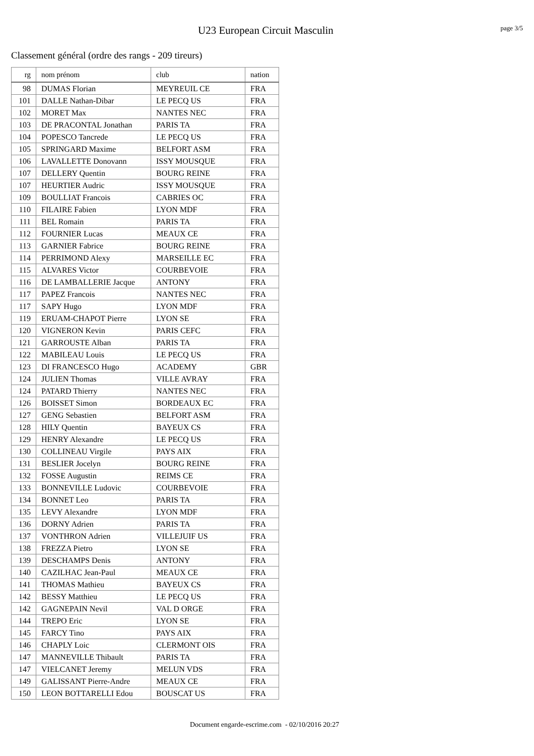U23 European Circuit Masculin page 3/5
Classement général (ordre des rangs - 209 tireurs)
| rg | nom prénom | club | nation |
| --- | --- | --- | --- |
| 98 | DUMAS Florian | MEYREUIL CE | FRA |
| 101 | DALLE Nathan-Dibar | LE PECQ US | FRA |
| 102 | MORET Max | NANTES NEC | FRA |
| 103 | DE PRACONTAL Jonathan | PARIS TA | FRA |
| 104 | POPESCO Tancrede | LE PECQ US | FRA |
| 105 | SPRINGARD Maxime | BELFORT ASM | FRA |
| 106 | LAVALLETTE Donovann | ISSY MOUSQUE | FRA |
| 107 | DELLERY Quentin | BOURG REINE | FRA |
| 107 | HEURTIER Audric | ISSY MOUSQUE | FRA |
| 109 | BOULLIAT Francois | CABRIES OC | FRA |
| 110 | FILAIRE Fabien | LYON MDF | FRA |
| 111 | BEL Romain | PARIS TA | FRA |
| 112 | FOURNIER Lucas | MEAUX CE | FRA |
| 113 | GARNIER Fabrice | BOURG REINE | FRA |
| 114 | PERRIMOND Alexy | MARSEILLE EC | FRA |
| 115 | ALVARES Victor | COURBEVOIE | FRA |
| 116 | DE LAMBALLERIE Jacque | ANTONY | FRA |
| 117 | PAPEZ Francois | NANTES NEC | FRA |
| 117 | SAPY Hugo | LYON MDF | FRA |
| 119 | ERUAM-CHAPOT Pierre | LYON SE | FRA |
| 120 | VIGNERON Kevin | PARIS CEFC | FRA |
| 121 | GARROUSTE Alban | PARIS TA | FRA |
| 122 | MABILEAU Louis | LE PECQ US | FRA |
| 123 | DI FRANCESCO Hugo | ACADEMY | GBR |
| 124 | JULIEN Thomas | VILLE AVRAY | FRA |
| 124 | PATARD Thierry | NANTES NEC | FRA |
| 126 | BOISSET Simon | BORDEAUX EC | FRA |
| 127 | GENG Sebastien | BELFORT ASM | FRA |
| 128 | HILY Quentin | BAYEUX CS | FRA |
| 129 | HENRY Alexandre | LE PECQ US | FRA |
| 130 | COLLINEAU Virgile | PAYS AIX | FRA |
| 131 | BESLIER Jocelyn | BOURG REINE | FRA |
| 132 | FOSSE Augustin | REIMS CE | FRA |
| 133 | BONNEVILLE Ludovic | COURBEVOIE | FRA |
| 134 | BONNET Leo | PARIS TA | FRA |
| 135 | LEVY Alexandre | LYON MDF | FRA |
| 136 | DORNY Adrien | PARIS TA | FRA |
| 137 | VONTHRON Adrien | VILLEJUIF US | FRA |
| 138 | FREZZA Pietro | LYON SE | FRA |
| 139 | DESCHAMPS Denis | ANTONY | FRA |
| 140 | CAZILHAC Jean-Paul | MEAUX CE | FRA |
| 141 | THOMAS Mathieu | BAYEUX CS | FRA |
| 142 | BESSY Matthieu | LE PECQ US | FRA |
| 142 | GAGNEPAIN Nevil | VAL D ORGE | FRA |
| 144 | TREPO Eric | LYON SE | FRA |
| 145 | FARCY Tino | PAYS AIX | FRA |
| 146 | CHAPLY Loic | CLERMONT OIS | FRA |
| 147 | MANNEVILLE Thibault | PARIS TA | FRA |
| 147 | VIELCANET Jeremy | MELUN VDS | FRA |
| 149 | GALISSANT Pierre-Andre | MEAUX CE | FRA |
| 150 | LEON BOTTARELLI Edou | BOUSCAT US | FRA |
Document engarde-escrime.com - 02/10/2016 20:27